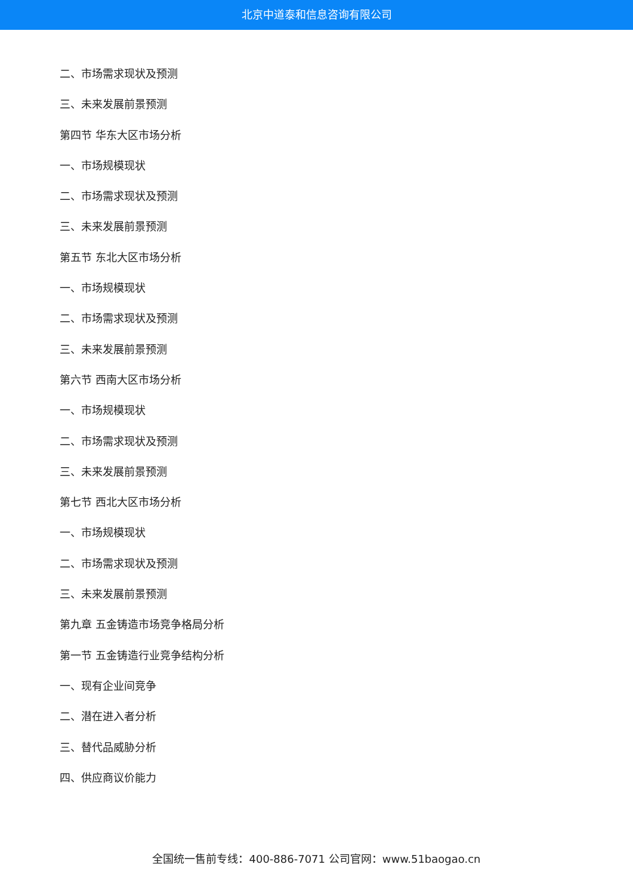北京中道泰和信息咨询有限公司
二、市场需求现状及预测
三、未来发展前景预测
第四节 华东大区市场分析
一、市场规模现状
二、市场需求现状及预测
三、未来发展前景预测
第五节 东北大区市场分析
一、市场规模现状
二、市场需求现状及预测
三、未来发展前景预测
第六节 西南大区市场分析
一、市场规模现状
二、市场需求现状及预测
三、未来发展前景预测
第七节 西北大区市场分析
一、市场规模现状
二、市场需求现状及预测
三、未来发展前景预测
第九章 五金铸造市场竞争格局分析
第一节 五金铸造行业竞争结构分析
一、现有企业间竞争
二、潜在进入者分析
三、替代品威胁分析
四、供应商议价能力
全国统一售前专线：400-886-7071 公司官网：www.51baogao.cn